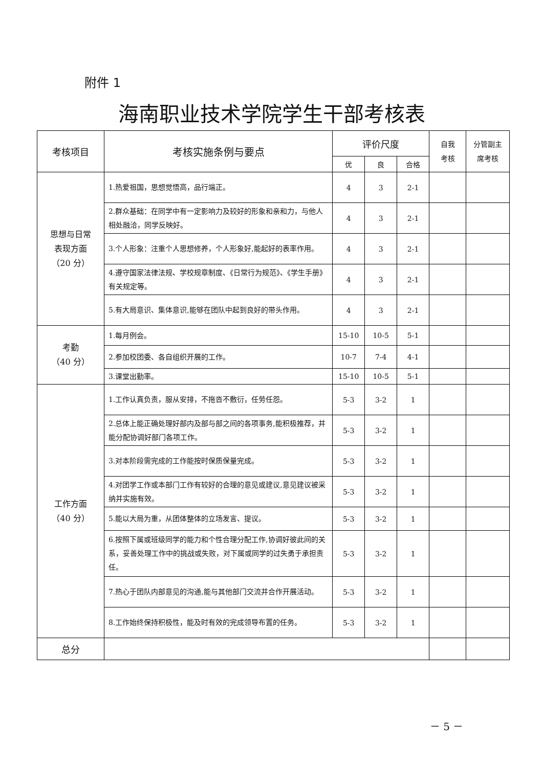附件 1
海南职业技术学院学生干部考核表
| 考核项目 | 考核实施条例与要点 | 评价尺度 | | | 自我 考核 | 分管副主 席考核 |
| --- | --- | --- | --- | --- | --- | --- |
| | | 优 | 良 | 合格 | | |
| 思想与日常 表现方面 （20 分） | 1.热爱祖国，思想觉悟高，品行端正。 | 4 | 3 | 2-1 | | |
| | 2.群众基础：在同学中有一定影响力及较好的形象和亲和力，与他人相处融洽，同学反映好。 | 4 | 3 | 2-1 | | |
| | 3.个人形象：注重个人思想修养，个人形象好,能起好的表率作用。 | 4 | 3 | 2-1 | | |
| | 4.遵守国家法律法规、学校规章制度、《日常行为规范》、《学生手册》有关规定等。 | 4 | 3 | 2-1 | | |
| | 5.有大局意识、集体意识,能够在团队中起到良好的带头作用。 | 4 | 3 | 2-1 | | |
| 考勤 （40 分） | 1.每月例会。 | 15-10 | 10-5 | 5-1 | | |
| | 2.参加校团委、各自组织开展的工作。 | 10-7 | 7-4 | 4-1 | | |
| | 3.课堂出勤率。 | 15-10 | 10-5 | 5-1 | | |
| 工作方面 （40 分） | 1.工作认真负责，服从安排，不拖沓不敷衍，任劳任怨。 | 5-3 | 3-2 | 1 | | |
| | 2.总体上能正确处理好部内及部与部之间的各项事务,能积极推荐，并能分配协调好部门各项工作。 | 5-3 | 3-2 | 1 | | |
| | 3.对本阶段需完成的工作能按时保质保量完成。 | 5-3 | 3-2 | 1 | | |
| | 4.对团学工作或本部门工作有较好的合理的意见或建议,意见建议被采纳并实施有效。 | 5-3 | 3-2 | 1 | | |
| | 5.能以大局为重，从团体整体的立场发言、提议。 | 5-3 | 3-2 | 1 | | |
| | 6.按照下属或班级同学的能力和个性合理分配工作,协调好彼此间的关系，妥善处理工作中的挑战或失败，对下属或同学的过失勇于承担责任。 | 5-3 | 3-2 | 1 | | |
| | 7.热心于团队内部意见的沟通,能与其他部门交流并合作开展活动。 | 5-3 | 3-2 | 1 | | |
| | 8.工作始终保持积极性，能及时有效的完成领导布置的任务。 | 5-3 | 3-2 | 1 | | |
| 总分 | | | | | | |
－ 5 －